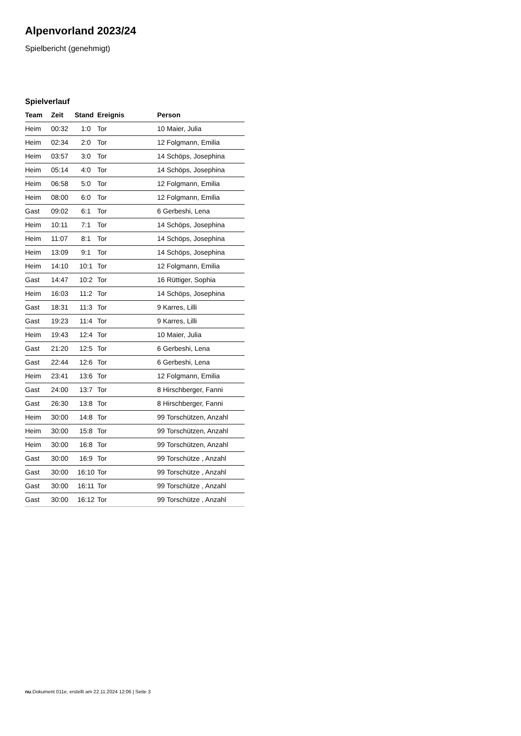Alpenvorland 2023/24
Spielbericht (genehmigt)
Spielverlauf
| Team | Zeit | Stand | Ereignis | Person |
| --- | --- | --- | --- | --- |
| Heim | 00:32 | 1:0 | Tor | 10 Maier, Julia |
| Heim | 02:34 | 2:0 | Tor | 12 Folgmann, Emilia |
| Heim | 03:57 | 3:0 | Tor | 14 Schöps, Josephina |
| Heim | 05:14 | 4:0 | Tor | 14 Schöps, Josephina |
| Heim | 06:58 | 5:0 | Tor | 12 Folgmann, Emilia |
| Heim | 08:00 | 6:0 | Tor | 12 Folgmann, Emilia |
| Gast | 09:02 | 6:1 | Tor | 6 Gerbeshi, Lena |
| Heim | 10:11 | 7:1 | Tor | 14 Schöps, Josephina |
| Heim | 11:07 | 8:1 | Tor | 14 Schöps, Josephina |
| Heim | 13:09 | 9:1 | Tor | 14 Schöps, Josephina |
| Heim | 14:10 | 10:1 | Tor | 12 Folgmann, Emilia |
| Gast | 14:47 | 10:2 | Tor | 16 Rüttiger, Sophia |
| Heim | 16:03 | 11:2 | Tor | 14 Schöps, Josephina |
| Gast | 18:31 | 11:3 | Tor | 9 Karres, Lilli |
| Gast | 19:23 | 11:4 | Tor | 9 Karres, Lilli |
| Heim | 19:43 | 12:4 | Tor | 10 Maier, Julia |
| Gast | 21:20 | 12:5 | Tor | 6 Gerbeshi, Lena |
| Gast | 22:44 | 12:6 | Tor | 6 Gerbeshi, Lena |
| Heim | 23:41 | 13:6 | Tor | 12 Folgmann, Emilia |
| Gast | 24:00 | 13:7 | Tor | 8 Hirschberger, Fanni |
| Gast | 26:30 | 13:8 | Tor | 8 Hirschberger, Fanni |
| Heim | 30:00 | 14:8 | Tor | 99 Torschützen, Anzahl |
| Heim | 30:00 | 15:8 | Tor | 99 Torschützen, Anzahl |
| Heim | 30:00 | 16:8 | Tor | 99 Torschützen, Anzahl |
| Gast | 30:00 | 16:9 | Tor | 99 Torschütze , Anzahl |
| Gast | 30:00 | 16:10 | Tor | 99 Torschütze , Anzahl |
| Gast | 30:00 | 16:11 | Tor | 99 Torschütze , Anzahl |
| Gast | 30:00 | 16:12 | Tor | 99 Torschütze , Anzahl |
nu.Dokument 011e, erstellt am 22.11.2024 12:06 | Seite 3